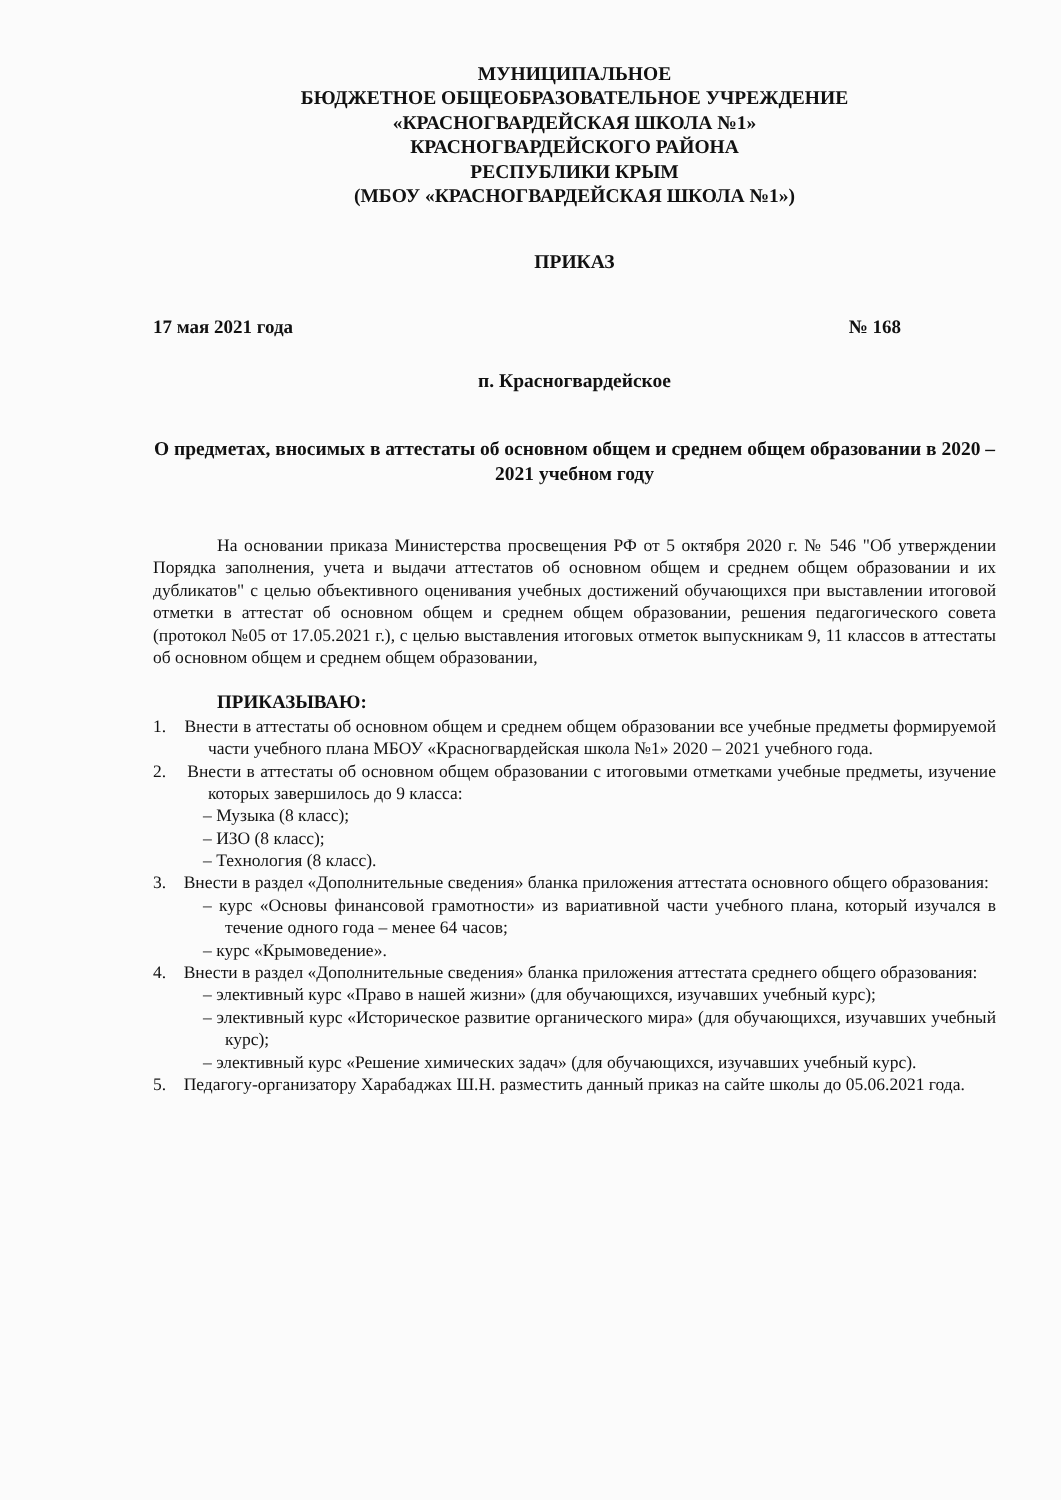МУНИЦИПАЛЬНОЕ
БЮДЖЕТНОЕ ОБЩЕОБРАЗОВАТЕЛЬНОЕ УЧРЕЖДЕНИЕ
«КРАСНОГВАРДЕЙСКАЯ ШКОЛА №1»
КРАСНОГВАРДЕЙСКОГО РАЙОНА
РЕСПУБЛИКИ КРЫМ
(МБОУ «КРАСНОГВАРДЕЙСКАЯ ШКОЛА №1»)
ПРИКАЗ
17 мая 2021 года № 168
п. Красногвардейское
О предметах, вносимых в аттестаты об основном общем и среднем общем образовании в 2020 – 2021 учебном году
На основании приказа Министерства просвещения РФ от 5 октября 2020 г. № 546 "Об утверждении Порядка заполнения, учета и выдачи аттестатов об основном общем и среднем общем образовании и их дубликатов" с целью объективного оценивания учебных достижений обучающихся при выставлении итоговой отметки в аттестат об основном общем и среднем общем образовании, решения педагогического совета (протокол №05 от 17.05.2021 г.), с целью выставления итоговых отметок выпускникам 9, 11 классов в аттестаты об основном общем и среднем общем образовании,
ПРИКАЗЫВАЮ:
1. Внести в аттестаты об основном общем и среднем общем образовании все учебные предметы формируемой части учебного плана МБОУ «Красногвардейская школа №1» 2020 – 2021 учебного года.
2. Внести в аттестаты об основном общем образовании с итоговыми отметками учебные предметы, изучение которых завершилось до 9 класса:
– Музыка (8 класс);
– ИЗО (8 класс);
– Технология (8 класс).
3. Внести в раздел «Дополнительные сведения» бланка приложения аттестата основного общего образования:
– курс «Основы финансовой грамотности» из вариативной части учебного плана, который изучался в течение одного года – менее 64 часов;
– курс «Крымоведение».
4. Внести в раздел «Дополнительные сведения» бланка приложения аттестата среднего общего образования:
– элективный курс «Право в нашей жизни» (для обучающихся, изучавших учебный курс);
– элективный курс «Историческое развитие органического мира» (для обучающихся, изучавших учебный курс);
– элективный курс «Решение химических задач» (для обучающихся, изучавших учебный курс).
5. Педагогу-организатору Харабаджах Ш.Н. разместить данный приказ на сайте школы до 05.06.2021 года.